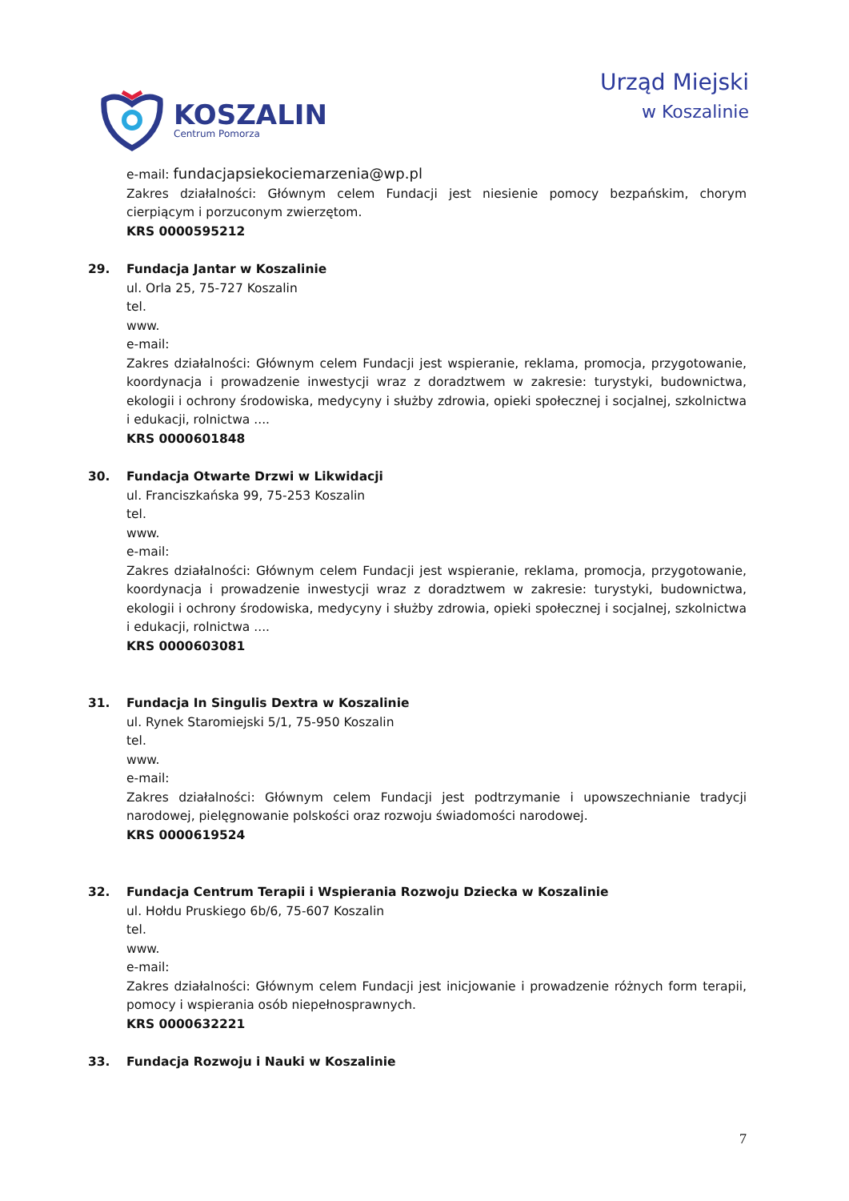KOSZALIN
Centrum Pomorza
Urząd Miejski
w Koszalinie
e-mail: fundacjapsiekociemarzenia@wp.pl
Zakres działalności: Głównym celem Fundacji jest niesienie pomocy bezpańskim, chorym cierpiącym i porzuconym zwierzętom.
KRS 0000595212
29. Fundacja Jantar w Koszalinie
ul. Orla 25, 75-727 Koszalin
tel.
www.
e-mail:
Zakres działalności: Głównym celem Fundacji jest wspieranie, reklama, promocja, przygotowanie, koordynacja i prowadzenie inwestycji wraz z doradztwem w zakresie: turystyki, budownictwa, ekologii i ochrony środowiska, medycyny i służby zdrowia, opieki społecznej i socjalnej, szkolnictwa i edukacji, rolnictwa ....
KRS 0000601848
30. Fundacja Otwarte Drzwi w Likwidacji
ul. Franciszkańska 99, 75-253 Koszalin
tel.
www.
e-mail:
Zakres działalności: Głównym celem Fundacji jest wspieranie, reklama, promocja, przygotowanie, koordynacja i prowadzenie inwestycji wraz z doradztwem w zakresie: turystyki, budownictwa, ekologii i ochrony środowiska, medycyny i służby zdrowia, opieki społecznej i socjalnej, szkolnictwa i edukacji, rolnictwa ....
KRS 0000603081
31. Fundacja In Singulis Dextra w Koszalinie
ul. Rynek Staromiejski 5/1, 75-950 Koszalin
tel.
www.
e-mail:
Zakres działalności: Głównym celem Fundacji jest podtrzymanie i upowszechnianie tradycji narodowej, pielęgnowanie polskości oraz rozwoju świadomości narodowej.
KRS 0000619524
32. Fundacja Centrum Terapii i Wspierania Rozwoju Dziecka w Koszalinie
ul. Hołdu Pruskiego 6b/6, 75-607 Koszalin
tel.
www.
e-mail:
Zakres działalności: Głównym celem Fundacji jest inicjowanie i prowadzenie różnych form terapii, pomocy i wspierania osób niepełnosprawnych.
KRS 0000632221
33. Fundacja Rozwoju i Nauki w Koszalinie
7